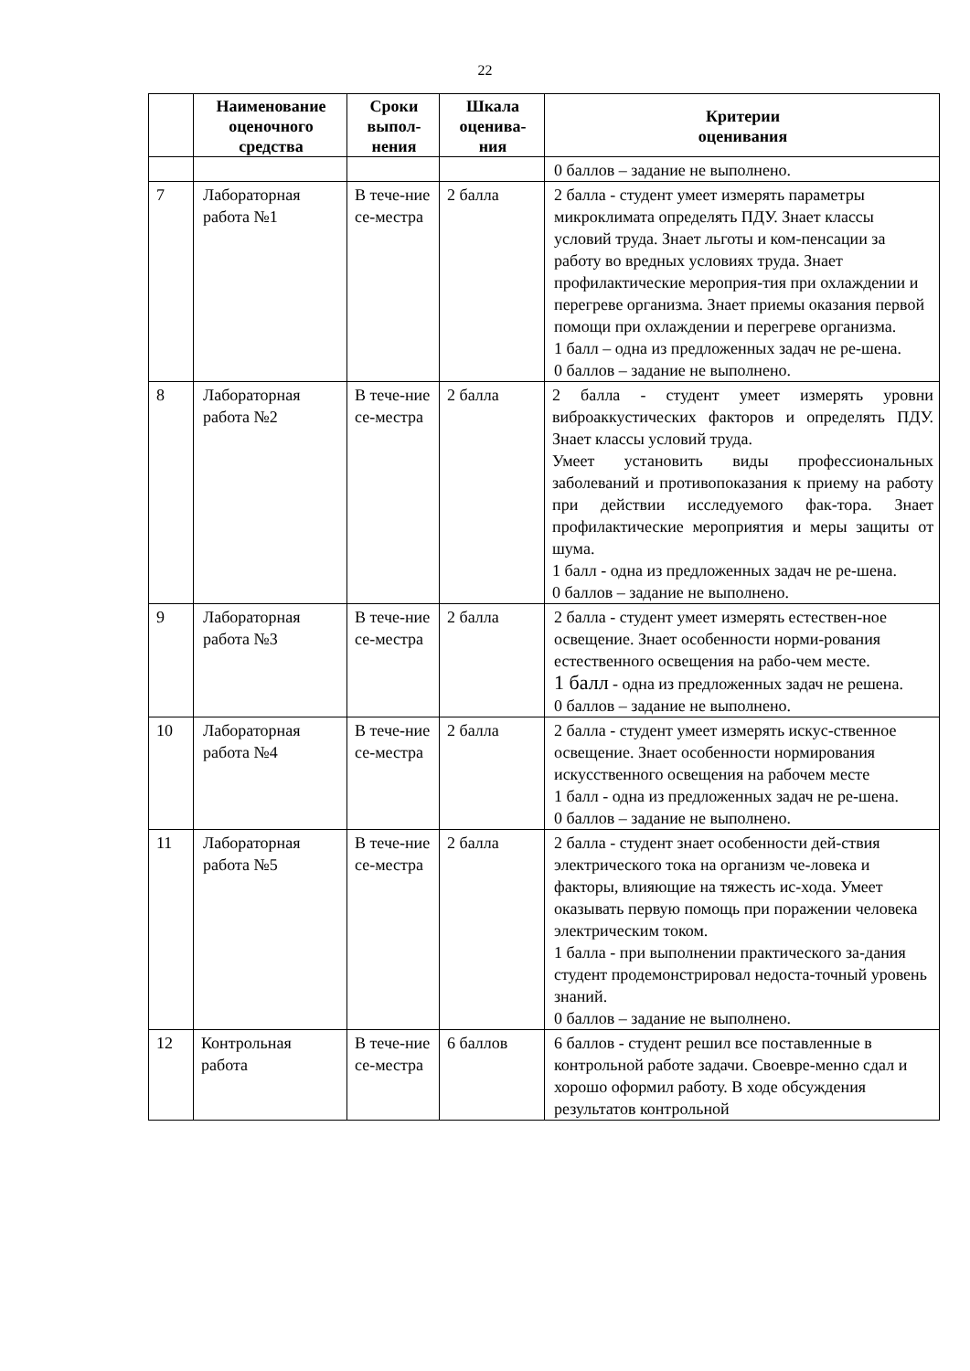22
| | Наименование оценочного средства | Сроки выпол-нения | Шкала оценива-ния | Критерии оценивания |
| --- | --- | --- | --- | --- |
| | | | | 0 баллов – задание не выполнено. |
| 7 | Лабораторная работа №1 | В тече-ние се-местра | 2 балла | 2 балла - студент умеет измерять параметры микроклимата определять ПДУ. Знает классы условий труда. Знает льготы и ком-пенсации за работу во вредных условиях труда. Знает профилактические мероприя-тия при охлаждении и перегреве организма. Знает приемы оказания первой помощи при охлаждении и перегреве организма. 1 балл – одна из предложенных задач не ре-шена. 0 баллов – задание не выполнено. |
| 8 | Лабораторная работа №2 | В тече-ние се-местра | 2 балла | 2 балла - студент умеет измерять уровни виброаккустических факторов и определять ПДУ. Знает классы условий труда. Умеет установить виды профессиональных заболеваний и противопоказания к приему на работу при действии исследуемого фак-тора. Знает профилактические мероприятия и меры защиты от шума. 1 балл - одна из предложенных задач не ре-шена. 0 баллов – задание не выполнено. |
| 9 | Лабораторная работа №3 | В тече-ние се-местра | 2 балла | 2 балла - студент умеет измерять естествен-ное освещение. Знает особенности норми-рования естественного освещения на рабо-чем месте. 1 балл - одна из предложенных задач не решена. 0 баллов – задание не выполнено. |
| 10 | Лабораторная работа №4 | В тече-ние се-местра | 2 балла | 2 балла - студент умеет измерять искус-ственное освещение. Знает особенности нормирования искусственного освещения на рабочем месте 1 балл - одна из предложенных задач не ре-шена. 0 баллов – задание не выполнено. |
| 11 | Лабораторная работа №5 | В тече-ние се-местра | 2 балла | 2 балла - студент знает особенности дей-ствия электрического тока на организм че-ловека и факторы, влияющие на тяжесть ис-хода. Умеет оказывать первую помощь при поражении человека электрическим током. 1 балла - при выполнении практического за-дания студент продемонстрировал недоста-точный уровень знаний. 0 баллов – задание не выполнено. |
| 12 | Контрольная работа | В тече-ние се-местра | 6 баллов | 6 баллов - студент решил все поставленные в контрольной работе задачи. Своевре-менно сдал и хорошо оформил работу. В ходе обсуждения результатов контрольной |